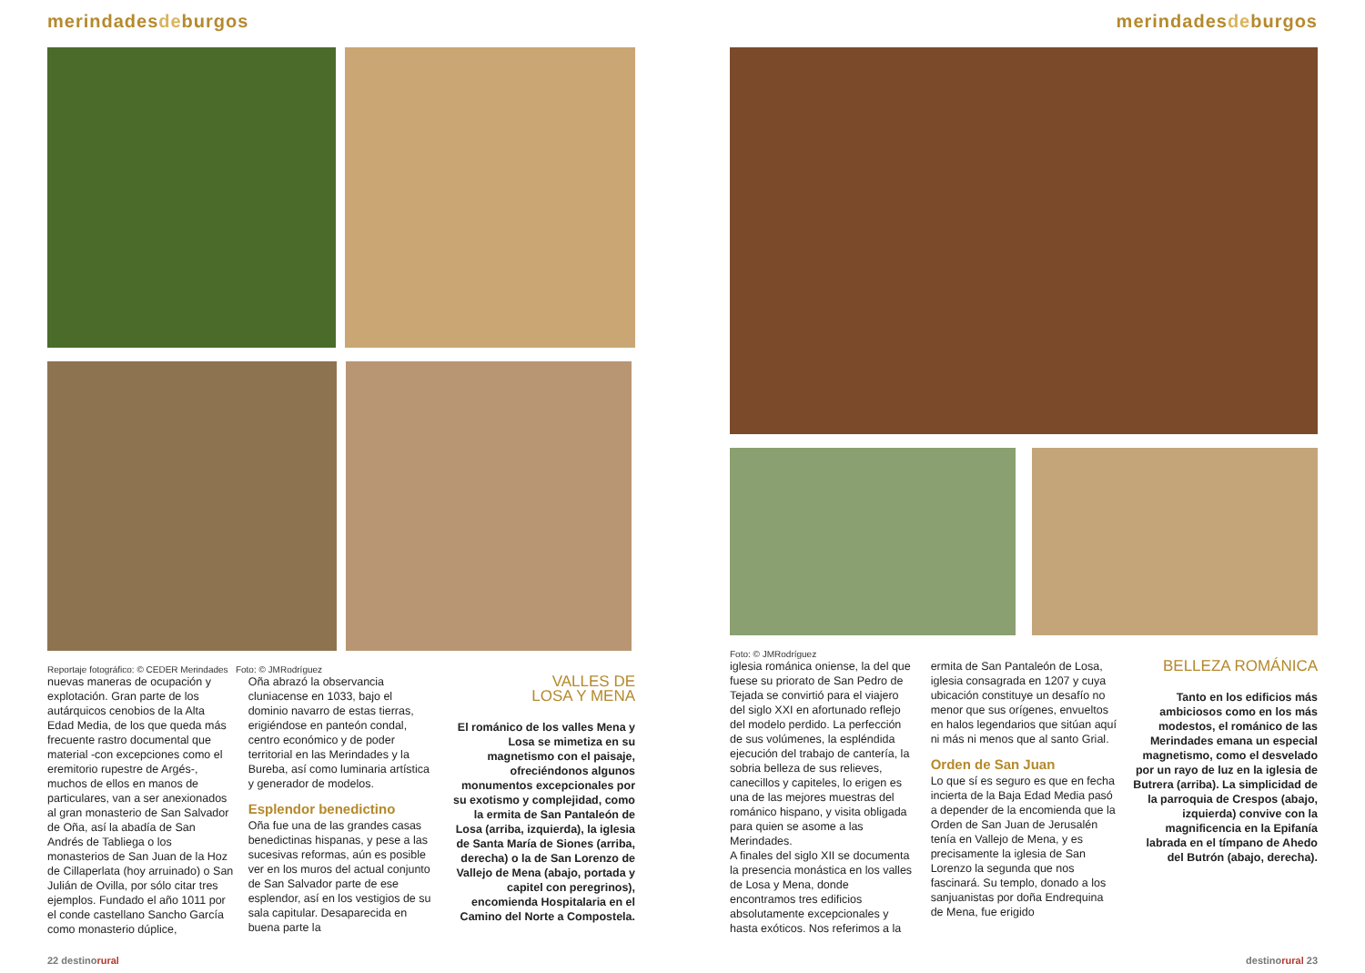merindadesdeburgos
Reportaje fotográfico: © CEDER Merindades Foto: © JMRodríguez
nuevas maneras de ocupación y explotación. Gran parte de los autárquicos cenobios de la Alta Edad Media, de los que queda más frecuente rastro documental que material -con excepciones como el eremitorio rupestre de Argés-, muchos de ellos en manos de particulares, van a ser anexionados al gran monasterio de San Salvador de Oña, así la abadía de San Andrés de Tabliega o los monasterios de San Juan de la Hoz de Cillaperlata (hoy arruinado) o San Julián de Ovilla, por sólo citar tres ejemplos. Fundado el año 1011 por el conde castellano Sancho García como monasterio dúplice,
Oña abrazó la observancia cluniacense en 1033, bajo el dominio navarro de estas tierras, erigiéndose en panteón condal, centro económico y de poder territorial en las Merindades y la Bureba, así como luminaria artística y generador de modelos.
Esplendor benedictino
Oña fue una de las grandes casas benedictinas hispanas, y pese a las sucesivas reformas, aún es posible ver en los muros del actual conjunto de San Salvador parte de ese esplendor, así en los vestigios de su sala capitular. Desaparecida en buena parte la
VALLES DE
LOSA Y MENA
El románico de los valles Mena y Losa se mimetiza en su magnetismo con el paisaje, ofreciéndonos algunos monumentos excepcionales por su exotismo y complejidad, como la ermita de San Pantaleón de Losa (arriba, izquierda), la iglesia de Santa María de Siones (arriba, derecha) o la de San Lorenzo de Vallejo de Mena (abajo, portada y capitel con peregrinos), encomienda Hospitalaria en el Camino del Norte a Compostela.
22 destinorural
merindadesdeburgos
Foto: © JMRodríguez
iglesia románica oniense, la del que fuese su priorato de San Pedro de Tejada se convirtió para el viajero del siglo XXI en afortunado reflejo del modelo perdido. La perfección de sus volúmenes, la espléndida ejecución del trabajo de cantería, la sobria belleza de sus relieves, canecillos y capiteles, lo erigen es una de las mejores muestras del románico hispano, y visita obligada para quien se asome a las Merindades.
A finales del siglo XII se documenta la presencia monástica en los valles de Losa y Mena, donde encontramos tres edificios absolutamente excepcionales y hasta exóticos. Nos referimos a la
ermita de San Pantaleón de Losa, iglesia consagrada en 1207 y cuya ubicación constituye un desafío no menor que sus orígenes, envueltos en halos legendarios que sitúan aquí ni más ni menos que al santo Grial.
Orden de San Juan
Lo que sí es seguro es que en fecha incierta de la Baja Edad Media pasó a depender de la encomienda que la Orden de San Juan de Jerusalén tenía en Vallejo de Mena, y es precisamente la iglesia de San Lorenzo la segunda que nos fascinará. Su templo, donado a los sanjuanistas por doña Endrequina de Mena, fue erigido
BELLEZA ROMÁNICA
Tanto en los edificios más ambiciosos como en los más modestos, el románico de las Merindades emana un especial magnetismo, como el desvelado por un rayo de luz en la iglesia de Butrera (arriba). La simplicidad de la parroquia de Crespos (abajo, izquierda) convive con la magnificencia en la Epifanía labrada en el tímpano de Ahedo del Butrón (abajo, derecha).
destinorural 23